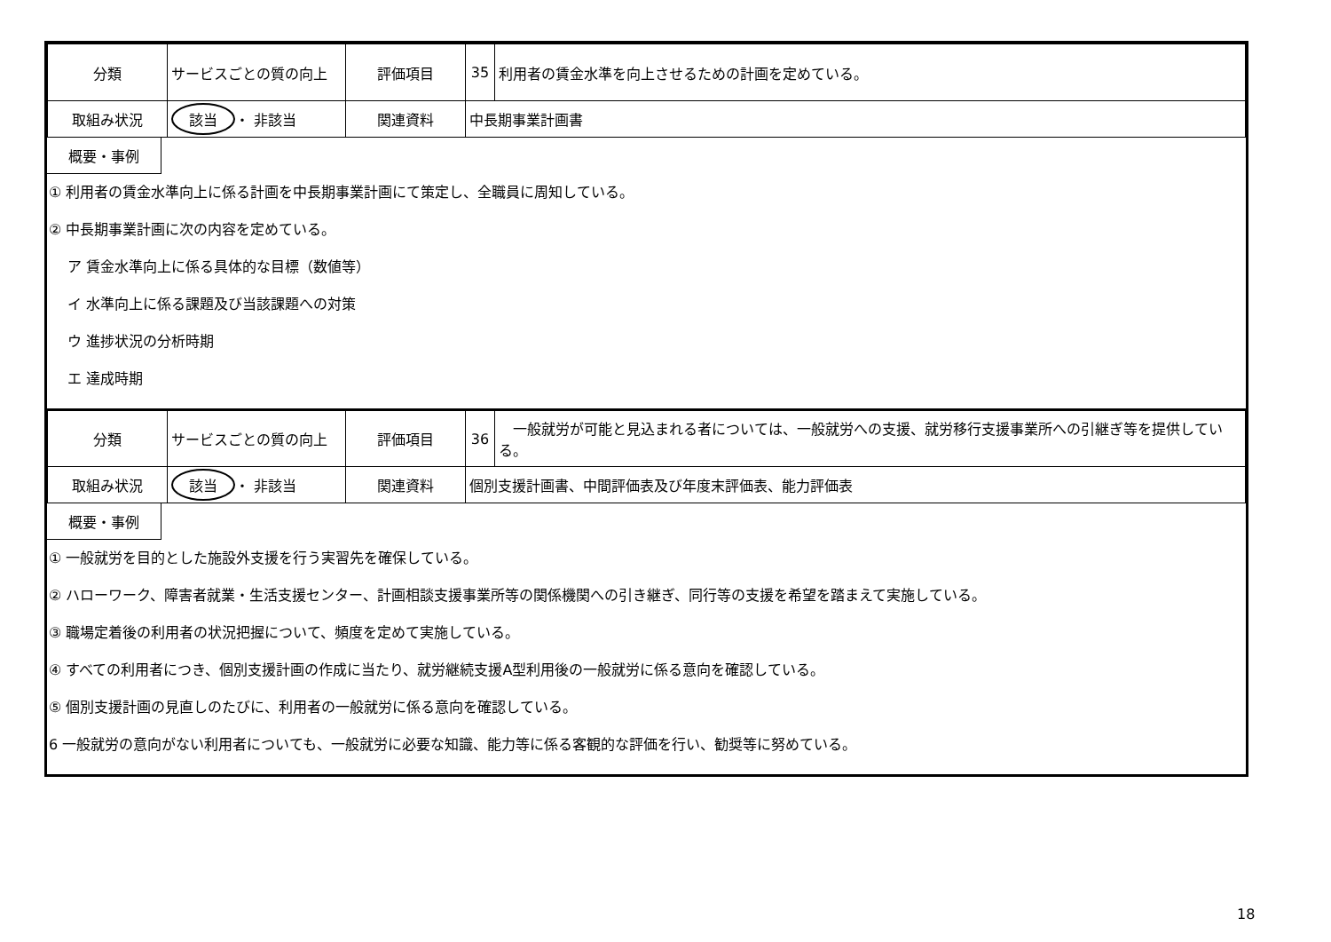| 分類 | サービスごとの質の向上 | 評価項目 | 35 | 利用者の賃金水準を向上させるための計画を定めている。 |
| 取組み状況 | 該当 ・ 非該当 | 関連資料 | 中長期事業計画書 | |
概要・事例
① 利用者の賃金水準向上に係る計画を中長期事業計画にて策定し、全職員に周知している。
② 中長期事業計画に次の内容を定めている。
　 ア 賃金水準向上に係る具体的な目標（数値等）
　 イ 水準向上に係る課題及び当該課題への対策
　 ウ 進捗状況の分析時期
　 エ 達成時期
| 分類 | サービスごとの質の向上 | 評価項目 | 36 | 一般就労が可能と見込まれる者については、一般就労への支援、就労移行支援事業所への引継ぎ等を提供している。 |
| 取組み状況 | 該当 ・ 非該当 | 関連資料 | 個別支援計画書、中間評価表及び年度末評価表、能力評価表 | |
概要・事例
① 一般就労を目的とした施設外支援を行う実習先を確保している。
② ハローワーク、障害者就業・生活支援センター、計画相談支援事業所等の関係機関への引き継ぎ、同行等の支援を希望を踏まえて実施している。
③ 職場定着後の利用者の状況把握について、頻度を定めて実施している。
④ すべての利用者につき、個別支援計画の作成に当たり、就労継続支援A型利用後の一般就労に係る意向を確認している。
⑤ 個別支援計画の見直しのたびに、利用者の一般就労に係る意向を確認している。
6 一般就労の意向がない利用者についても、一般就労に必要な知識、能力等に係る客観的な評価を行い、勧奨等に努めている。
18